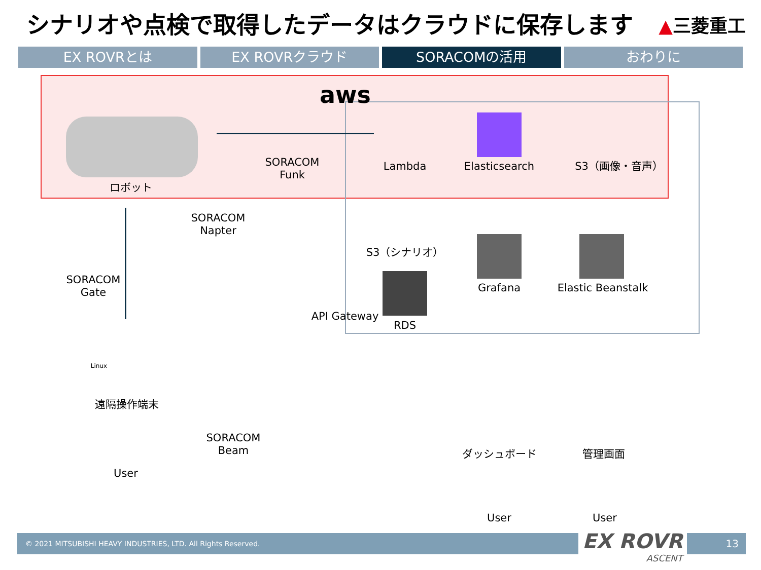シナリオや点検で取得したデータはクラウドに保存します
▲三菱重工
EX ROVRとは EX ROVRクラウド SORACOMの活用 おわりに
aws
ロボット
SORACOM
Funk
Lambda Elasticsearch S3（画像・音声）
SORACOM
Napter
S3（シナリオ）
SORACOM
Gate
Grafana
Elastic Beanstalk
API Gateway
RDS
Linux
遠隔操作端末
SORACOM
Beam
ダッシュボード 管理画面
User
User User
© 2021 MITSUBISHI HEAVY INDUSTRIES, LTD. All Rights Reserved. 13
EX ROVR
ASCENT